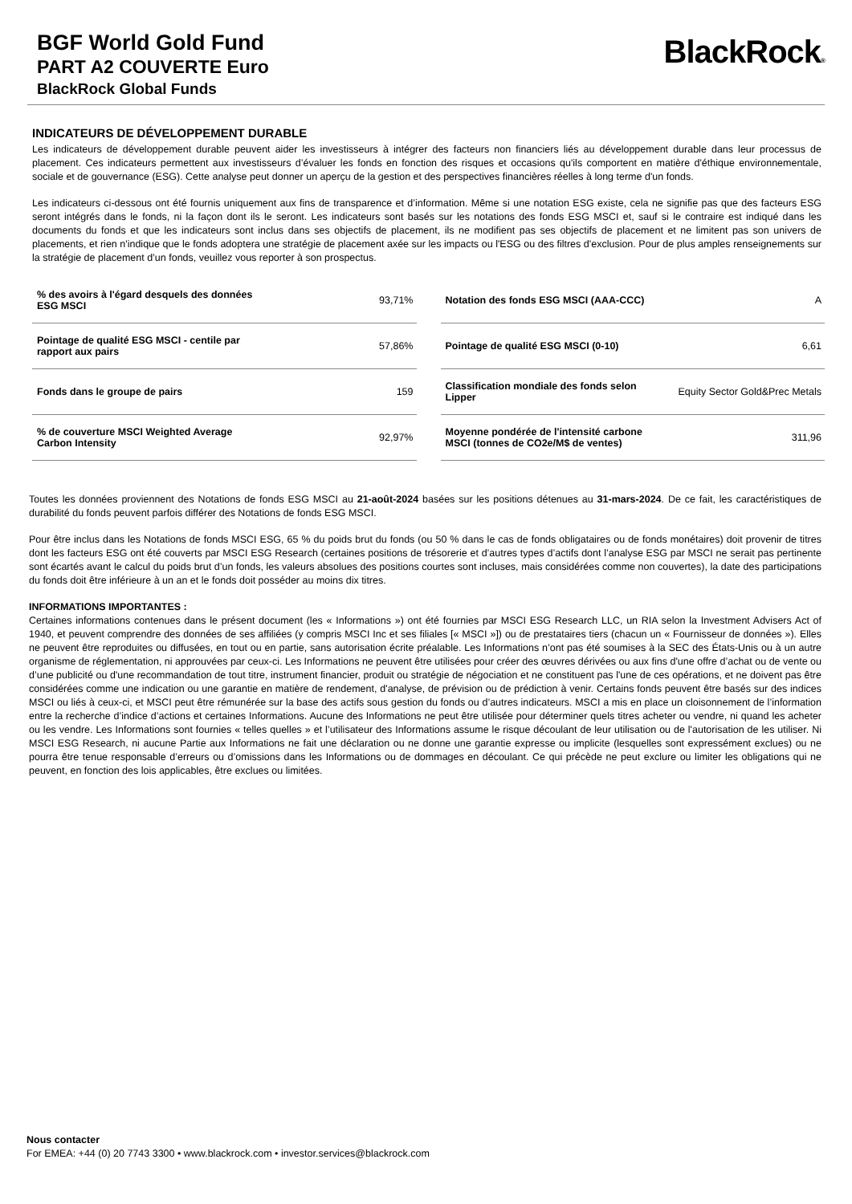BGF World Gold Fund
PART A2 COUVERTE Euro
BlackRock Global Funds
BlackRock®
INDICATEURS DE DÉVELOPPEMENT DURABLE
Les indicateurs de développement durable peuvent aider les investisseurs à intégrer des facteurs non financiers liés au développement durable dans leur processus de placement. Ces indicateurs permettent aux investisseurs d’évaluer les fonds en fonction des risques et occasions qu'ils comportent en matière d'éthique environnementale, sociale et de gouvernance (ESG). Cette analyse peut donner un aperçu de la gestion et des perspectives financières réelles à long terme d'un fonds.
Les indicateurs ci-dessous ont été fournis uniquement aux fins de transparence et d’information. Même si une notation ESG existe, cela ne signifie pas que des facteurs ESG seront intégrés dans le fonds, ni la façon dont ils le seront. Les indicateurs sont basés sur les notations des fonds ESG MSCI et, sauf si le contraire est indiqué dans les documents du fonds et que les indicateurs sont inclus dans ses objectifs de placement, ils ne modifient pas ses objectifs de placement et ne limitent pas son univers de placements, et rien n'indique que le fonds adoptera une stratégie de placement axée sur les impacts ou l'ESG ou des filtres d'exclusion. Pour de plus amples renseignements sur la stratégie de placement d’un fonds, veuillez vous reporter à son prospectus.
| % des avoirs à l'égard desquels des données ESG MSCI | 93,71% |
| Pointage de qualité ESG MSCI - centile par rapport aux pairs | 57,86% |
| Fonds dans le groupe de pairs | 159 |
| % de couverture MSCI Weighted Average Carbon Intensity | 92,97% |
| Notation des fonds ESG MSCI (AAA-CCC) | A |
| Pointage de qualité ESG MSCI (0-10) | 6,61 |
| Classification mondiale des fonds selon Lipper | Equity Sector Gold&Prec Metals |
| Moyenne pondérée de l'intensité carbone MSCI (tonnes de CO2e/M$ de ventes) | 311,96 |
Toutes les données proviennent des Notations de fonds ESG MSCI au 21-août-2024 basées sur les positions détenues au 31-mars-2024. De ce fait, les caractéristiques de durabilité du fonds peuvent parfois différer des Notations de fonds ESG MSCI.
Pour être inclus dans les Notations de fonds MSCI ESG, 65 % du poids brut du fonds (ou 50 % dans le cas de fonds obligataires ou de fonds monétaires) doit provenir de titres dont les facteurs ESG ont été couverts par MSCI ESG Research (certaines positions de trésorerie et d’autres types d’actifs dont l’analyse ESG par MSCI ne serait pas pertinente sont écartés avant le calcul du poids brut d’un fonds, les valeurs absolues des positions courtes sont incluses, mais considérées comme non couvertes), la date des participations du fonds doit être inférieure à un an et le fonds doit posséder au moins dix titres.
INFORMATIONS IMPORTANTES :
Certaines informations contenues dans le présent document (les « Informations ») ont été fournies par MSCI ESG Research LLC, un RIA selon la Investment Advisers Act of 1940, et peuvent comprendre des données de ses affiliées (y compris MSCI Inc et ses filiales [« MSCI »]) ou de prestataires tiers (chacun un « Fournisseur de données »). Elles ne peuvent être reproduites ou diffusées, en tout ou en partie, sans autorisation écrite préalable. Les Informations n’ont pas été soumises à la SEC des États-Unis ou à un autre organisme de réglementation, ni approuvées par ceux-ci. Les Informations ne peuvent être utilisées pour créer des œuvres dérivées ou aux fins d'une offre d’achat ou de vente ou d’une publicité ou d'une recommandation de tout titre, instrument financier, produit ou stratégie de négociation et ne constituent pas l'une de ces opérations, et ne doivent pas être considérées comme une indication ou une garantie en matière de rendement, d'analyse, de prévision ou de prédiction à venir. Certains fonds peuvent être basés sur des indices MSCI ou liés à ceux-ci, et MSCI peut être rémunérée sur la base des actifs sous gestion du fonds ou d’autres indicateurs. MSCI a mis en place un cloisonnement de l’information entre la recherche d’indice d’actions et certaines Informations. Aucune des Informations ne peut être utilisée pour déterminer quels titres acheter ou vendre, ni quand les acheter ou les vendre. Les Informations sont fournies « telles quelles » et l’utilisateur des Informations assume le risque découlant de leur utilisation ou de l'autorisation de les utiliser. Ni MSCI ESG Research, ni aucune Partie aux Informations ne fait une déclaration ou ne donne une garantie expresse ou implicite (lesquelles sont expressément exclues) ou ne pourra être tenue responsable d’erreurs ou d’omissions dans les Informations ou de dommages en découlant. Ce qui précède ne peut exclure ou limiter les obligations qui ne peuvent, en fonction des lois applicables, être exclues ou limitées.
Nous contacter
For EMEA: +44 (0) 20 7743 3300 • www.blackrock.com • investor.services@blackrock.com